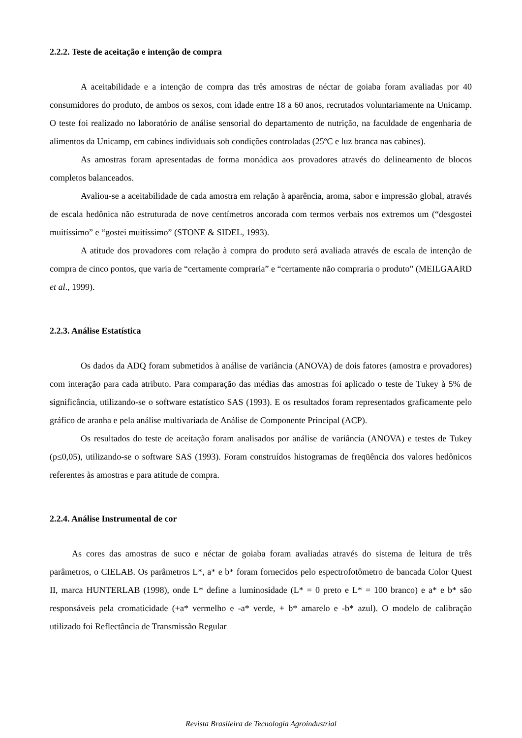2.2.2. Teste de aceitação e intenção de compra
A aceitabilidade e a intenção de compra das três amostras de néctar de goiaba foram avaliadas por 40 consumidores do produto, de ambos os sexos, com idade entre 18 a 60 anos, recrutados voluntariamente na Unicamp. O teste foi realizado no laboratório de análise sensorial do departamento de nutrição, na faculdade de engenharia de alimentos da Unicamp, em cabines individuais sob condições controladas (25ºC e luz branca nas cabines).
As amostras foram apresentadas de forma monádica aos provadores através do delineamento de blocos completos balanceados.
Avaliou-se a aceitabilidade de cada amostra em relação à aparência, aroma, sabor e impressão global, através de escala hedônica não estruturada de nove centímetros ancorada com termos verbais nos extremos um (“desgostei muitíssimo” e “gostei muitíssimo” (STONE & SIDEL, 1993).
A atitude dos provadores com relação à compra do produto será avaliada através de escala de intenção de compra de cinco pontos, que varia de “certamente compraria” e “certamente não compraria o produto” (MEILGAARD et al., 1999).
2.2.3. Análise Estatística
Os dados da ADQ foram submetidos à análise de variância (ANOVA) de dois fatores (amostra e provadores) com interação para cada atributo. Para comparação das médias das amostras foi aplicado o teste de Tukey à 5% de significância, utilizando-se o software estatístico SAS (1993). E os resultados foram representados graficamente pelo gráfico de aranha e pela análise multivariada de Análise de Componente Principal (ACP).
Os resultados do teste de aceitação foram analisados por análise de variância (ANOVA) e testes de Tukey (p≤0,05), utilizando-se o software SAS (1993). Foram construídos histogramas de freqüência dos valores hedônicos referentes às amostras e para atitude de compra.
2.2.4. Análise Instrumental de cor
As cores das amostras de suco e néctar de goiaba foram avaliadas através do sistema de leitura de três parâmetros, o CIELAB. Os parâmetros L*, a* e b* foram fornecidos pelo espectrofotômetro de bancada Color Quest II, marca HUNTERLAB (1998), onde L* define a luminosidade (L* = 0 preto e L* = 100 branco) e a* e b* são responsáveis pela cromaticidade (+a* vermelho e -a* verde, + b* amarelo e -b* azul). O modelo de calibração utilizado foi Reflectância de Transmissão Regular
Revista Brasileira de Tecnologia Agroindustrial